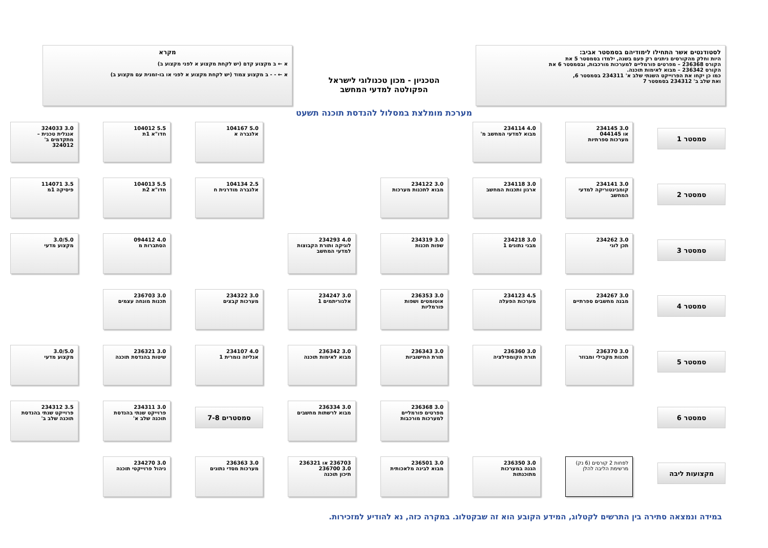לסטודנטים אשר התחילו לימודיהם בסמסטר אביב:
היות וחלק מהקורסים ניתנים רק פעם בשנה, ילמדו בסמסטר 5 את
הקורס 236368 – מפרטים פורמליים למערכות מורכבות, ובסמסטר 6 את
הקורס 236342 – מבוא לאימות תוכנה.
כמו כן יקחו את הפרוייקט השנתי שלב א' 234311 בסמסטר 6,
ואת שלב ב' 234312 בסמסטר 7
הטכניון - מכון טכנולוגי לישראל
הפקולטה למדעי המחשב
מקרא
א ← ב מקצוע קדם (יש לקחת מקצוע א לפני מקצוע ב)
א ← - - ב מקצוע צמוד (יש לקחת מקצוע א לפני או בו-זמנית עם מקצוע ב)
מערכת מומלצת במסלול להנדסת תוכנה תשעט
סמסטר 1
3.0 234145
או 044145
מערכות ספרתיות
4.0 234114
מבוא למדעי המחשב מ'
5.0 104167
אלגברה א
5.5 104012
חדו"א 1ת
3.0 324033
אנגלית טכנית – מתקדמים ב'
324012
סמסטר 2
3.0 234141
קומבינטוריקה למדעי המחשב
3.0 234118
ארגון ותכנות המחשב
3.0 234122
מבוא לתכנות מערכות
2.5 104134
אלגברה מודרנית ח
5.5 104013
חדו"א 2ת
3.5 114071
פיסיקה 1מ
סמסטר 3
3.0 234262
תכן לוגי
3.0 234218
מבני נתונים 1
3.0 234319
שפות תכנות
4.0 234293
לוגיקה ותורת הקבוצות למדעי המחשב
4.0 094412
הסתברות מ
3.0/5.0
מקצוע מדעי
סמסטר 4
3.0 234267
מבנה מחשבים ספרתיים
4.5 234123
מערכות הפעלה
3.0 236353
אוטומטים ושפות פורמליות
3.0 234247
אלגוריתמים 1
3.0 234322
מערכות קבצים
3.0 236703
תכנות מונחה עצמים
סמסטר 5
3.0 236370
תכנות מקבילי ומבוזר
3.0 236360
תורת הקומפילציה
3.0 236343
תורת החישוביות
3.0 236342
מבוא לאימות תוכנה
4.0 234107
אנליזה נומרית 1
3.0 236321
שיטות בהנדסת תוכנה
3.0/5.0
מקצוע מדעי
סמסטר 6
3.0 236368
מפרטים פורמליים למערכות מורכבות
3.0 236334
מבוא לרשתות מחשבים
סמסטרים 7-8
3.0 234311
פרוייקט שנתי בהנדסת תוכנה שלב א'
3.5 234312
פרוייקט שנתי בהנדסת תוכנה שלב ב'
מקצועות ליבה
לפחות 2 קורסים (6 נק)
מרשימת הליבה להלן
3.0 236350
הגנה במערכות מתוכנתות
3.0 236501
מבוא לבינה מלאכותית
236703 או 236321
3.0 236700
תיכון תוכנה
3.0 236363
מערכות מסדי נתונים
3.0 234270
ניהול פרוייקטי תוכנה
במידה ונמצאה סתירה בין התרשים לקטלוג, המידע הקובע הוא זה שבקטלוג. במקרה כזה, נא להודיע למזכירות.